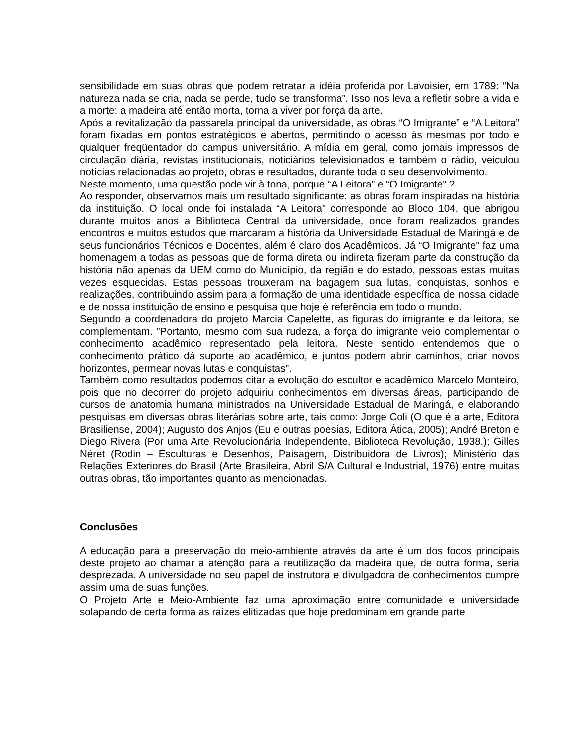sensibilidade em suas obras que podem retratar a idéia proferida por Lavoisier, em 1789: “Na natureza nada se cria, nada se perde, tudo se transforma”. Isso nos leva a refletir sobre a vida e a morte: a madeira até então morta, torna a viver por força da arte.
Após a revitalização da passarela principal da universidade, as obras “O Imigrante” e “A Leitora” foram fixadas em pontos estratégicos e abertos, permitindo o acesso às mesmas por todo e qualquer freqüentador do campus universitário. A mídia em geral, como jornais impressos de circulação diária, revistas institucionais, noticiários televisionados e também o rádio, veiculou notícias relacionadas ao projeto, obras e resultados, durante toda o seu desenvolvimento.
Neste momento, uma questão pode vir à tona, porque “A Leitora” e “O Imigrante” ?
Ao responder, observamos mais um resultado significante: as obras foram inspiradas na história da instituição. O local onde foi instalada “A Leitora” corresponde ao Bloco 104, que abrigou durante muitos anos a Biblioteca Central da universidade, onde foram realizados grandes encontros e muitos estudos que marcaram a história da Universidade Estadual de Maringá e de seus funcionários Técnicos e Docentes, além é claro dos Acadêmicos. Já “O Imigrante” faz uma homenagem a todas as pessoas que de forma direta ou indireta fizeram parte da construção da história não apenas da UEM como do Município, da região e do estado, pessoas estas muitas vezes esquecidas. Estas pessoas trouxeram na bagagem sua lutas, conquistas, sonhos e realizações, contribuindo assim para a formação de uma identidade específica de nossa cidade e de nossa instituição de ensino e pesquisa que hoje é referência em todo o mundo.
Segundo a coordenadora do projeto Marcia Capelette, as figuras do imigrante e da leitora, se complementam. ”Portanto, mesmo com sua rudeza, a força do imigrante veio complementar o conhecimento acadêmico representado pela leitora. Neste sentido entendemos que o conhecimento prático dá suporte ao acadêmico, e juntos podem abrir caminhos, criar novos horizontes, permear novas lutas e conquistas”.
Também como resultados podemos citar a evolução do escultor e acadêmico Marcelo Monteiro, pois que no decorrer do projeto adquiriu conhecimentos em diversas áreas, participando de cursos de anatomia humana ministrados na Universidade Estadual de Maringá, e elaborando pesquisas em diversas obras literárias sobre arte, tais como: Jorge Coli (O que é a arte, Editora Brasiliense, 2004); Augusto dos Anjos (Eu e outras poesias, Editora Ática, 2005); André Breton e Diego Rivera (Por uma Arte Revolucionária Independente, Biblioteca Revolução, 1938.); Gilles Néret (Rodin – Esculturas e Desenhos, Paisagem, Distribuidora de Livros); Ministério das Relações Exteriores do Brasil (Arte Brasileira, Abril S/A Cultural e Industrial, 1976) entre muitas outras obras, tão importantes quanto as mencionadas.
Conclusões
A educação para a preservação do meio-ambiente através da arte é um dos focos principais deste projeto ao chamar a atenção para a reutilização da madeira que, de outra forma, seria desprezada. A universidade no seu papel de instrutora e divulgadora de conhecimentos cumpre assim uma de suas funções.
O Projeto Arte e Meio-Ambiente faz uma aproximação entre comunidade e universidade solapando de certa forma as raízes elitizadas que hoje predominam em grande parte